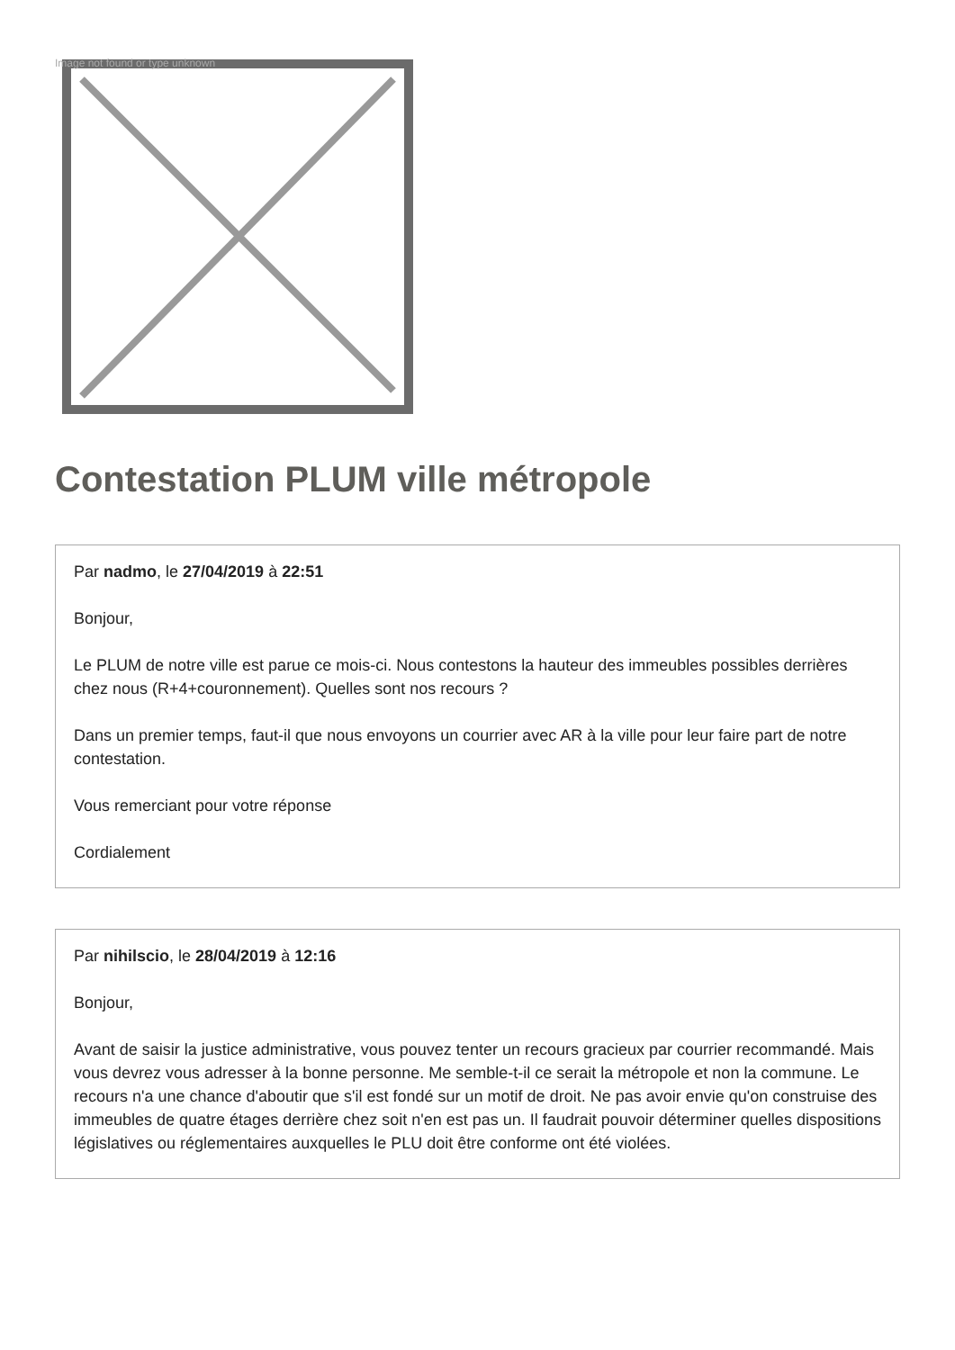Image not found or type unknown
Contestation PLUM ville métropole
Par nadmo, le 27/04/2019 à 22:51
Bonjour,
Le PLUM de notre ville est parue ce mois-ci. Nous contestons la hauteur des immeubles possibles derrières chez nous (R+4+couronnement). Quelles sont nos recours ?
Dans un premier temps, faut-il que nous envoyons un courrier avec AR à la ville pour leur faire part de notre contestation.
Vous remerciant pour votre réponse
Cordialement
Par nihilscio, le 28/04/2019 à 12:16
Bonjour,
Avant de saisir la justice administrative, vous pouvez tenter un recours gracieux par courrier recommandé. Mais vous devrez vous adresser à la bonne personne. Me semble-t-il ce serait la métropole et non la commune. Le recours n'a une chance d'aboutir que s'il est fondé sur un motif de droit. Ne pas avoir envie qu'on construise des immeubles de quatre étages derrière chez soit n'en est pas un. Il faudrait pouvoir déterminer quelles dispositions législatives ou réglementaires auxquelles le PLU doit être conforme ont été violées.